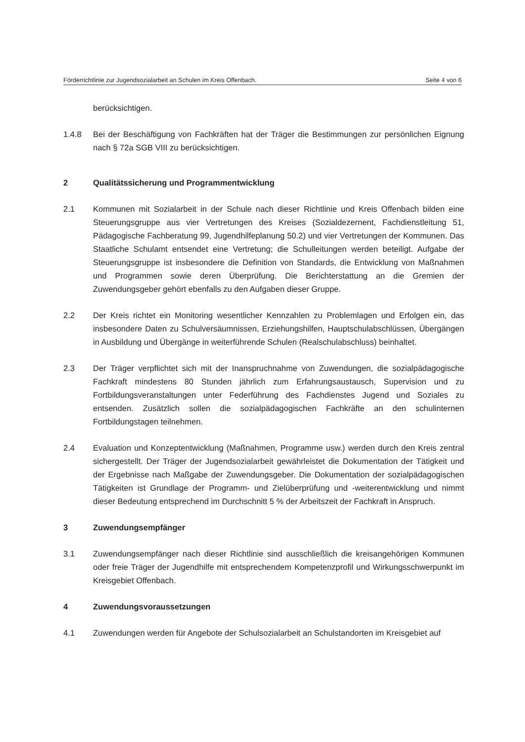Förderrichtlinie zur Jugendsozialarbeit an Schulen im Kreis Offenbach. Seite 4 von 6
berücksichtigen.
1.4.8 Bei der Beschäftigung von Fachkräften hat der Träger die Bestimmungen zur persönlichen Eignung nach § 72a SGB VIII zu berücksichtigen.
2 Qualitätssicherung und Programmentwicklung
2.1 Kommunen mit Sozialarbeit in der Schule nach dieser Richtlinie und Kreis Offenbach bilden eine Steuerungsgruppe aus vier Vertretungen des Kreises (Sozialdezernent, Fachdienstleitung 51, Pädagogische Fachberatung 99, Jugendhilfeplanung 50.2) und vier Vertretungen der Kommunen. Das Staatliche Schulamt entsendet eine Vertretung; die Schulleitungen werden beteiligt. Aufgabe der Steuerungsgruppe ist insbesondere die Definition von Standards, die Entwicklung von Maßnahmen und Programmen sowie deren Überprüfung. Die Berichterstattung an die Gremien der Zuwendungsgeber gehört ebenfalls zu den Aufgaben dieser Gruppe.
2.2 Der Kreis richtet ein Monitoring wesentlicher Kennzahlen zu Problemlagen und Erfolgen ein, das insbesondere Daten zu Schulversäumnissen, Erziehungshilfen, Hauptschulabschlüssen, Übergängen in Ausbildung und Übergänge in weiterführende Schulen (Realschulabschluss) beinhaltet.
2.3 Der Träger verpflichtet sich mit der Inanspruchnahme von Zuwendungen, die sozialpädagogische Fachkraft mindestens 80 Stunden jährlich zum Erfahrungsaustausch, Supervision und zu Fortbildungsveranstaltungen unter Federführung des Fachdienstes Jugend und Soziales zu entsenden. Zusätzlich sollen die sozialpädagogischen Fachkräfte an den schulinternen Fortbildungstagen teilnehmen.
2.4 Evaluation und Konzeptentwicklung (Maßnahmen, Programme usw.) werden durch den Kreis zentral sichergestellt. Der Träger der Jugendsozialarbeit gewährleistet die Dokumentation der Tätigkeit und der Ergebnisse nach Maßgabe der Zuwendungsgeber. Die Dokumentation der sozialpädagogischen Tätigkeiten ist Grundlage der Programm- und Zielüberprüfung und -weiterentwicklung und nimmt dieser Bedeutung entsprechend im Durchschnitt 5 % der Arbeitszeit der Fachkraft in Anspruch.
3 Zuwendungsempfänger
3.1 Zuwendungsempfänger nach dieser Richtlinie sind ausschließlich die kreisangehörigen Kommunen oder freie Träger der Jugendhilfe mit entsprechendem Kompetenzprofil und Wirkungsschwerpunkt im Kreisgebiet Offenbach.
4 Zuwendungsvoraussetzungen
4.1 Zuwendungen werden für Angebote der Schulsozialarbeit an Schulstandorten im Kreisgebiet auf